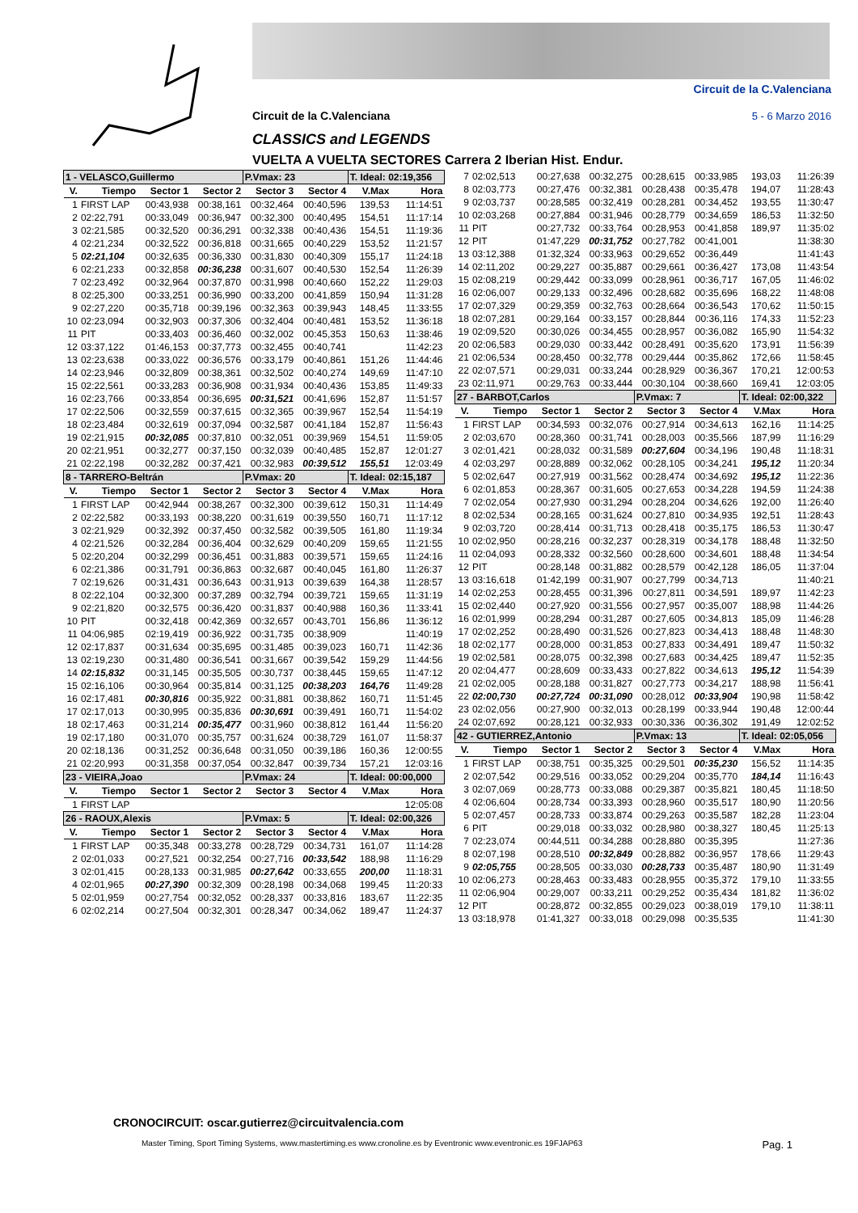Circuit de la C.Valenciana
Circuit de la C.Valenciana 5 - 6 Marzo 2016
CLASSICS and LEGENDS
VUELTA A VUELTA SECTORES Carrera 2 Iberian Hist. Endur.
| 1 - VELASCO,Guillermo | | | | P.Vmax: 23 | | T. Ideal: 02:19,356 | |
| V. | Tiempo | Sector 1 | Sector 2 | Sector 3 | Sector 4 | V.Max | Hora |
| 1 | FIRST LAP | 00:43,938 | 00:38,161 | 00:32,464 | 00:40,596 | 139,53 | 11:14:51 |
| 2 | 02:22,791 | 00:33,049 | 00:36,947 | 00:32,300 | 00:40,495 | 154,51 | 11:17:14 |
| 3 | 02:21,585 | 00:32,520 | 00:36,291 | 00:32,338 | 00:40,436 | 154,51 | 11:19:36 |
| 4 | 02:21,234 | 00:32,522 | 00:36,818 | 00:31,665 | 00:40,229 | 153,52 | 11:21:57 |
| 5 | 02:21,104 | 00:32,635 | 00:36,330 | 00:31,830 | 00:40,309 | 155,17 | 11:24:18 |
| 6 | 02:21,233 | 00:32,858 | 00:36,238 | 00:31,607 | 00:40,530 | 152,54 | 11:26:39 |
| 7 | 02:23,492 | 00:32,964 | 00:37,870 | 00:31,998 | 00:40,660 | 152,22 | 11:29:03 |
| 8 | 02:25,300 | 00:33,251 | 00:36,990 | 00:33,200 | 00:41,859 | 150,94 | 11:31:28 |
| 9 | 02:27,220 | 00:35,718 | 00:39,196 | 00:32,363 | 00:39,943 | 148,45 | 11:33:55 |
| 10 | 02:23,094 | 00:32,903 | 00:37,306 | 00:32,404 | 00:40,481 | 153,52 | 11:36:18 |
| 11 | PIT | 00:33,403 | 00:36,460 | 00:32,002 | 00:45,353 | 150,63 | 11:38:46 |
| 12 | 03:37,122 | 01:46,153 | 00:37,773 | 00:32,455 | 00:40,741 | | 11:42:23 |
| 13 | 02:23,638 | 00:33,022 | 00:36,576 | 00:33,179 | 00:40,861 | 151,26 | 11:44:46 |
| 14 | 02:23,946 | 00:32,809 | 00:38,361 | 00:32,502 | 00:40,274 | 149,69 | 11:47:10 |
| 15 | 02:22,561 | 00:33,283 | 00:36,908 | 00:31,934 | 00:40,436 | 153,85 | 11:49:33 |
| 16 | 02:23,766 | 00:33,854 | 00:36,695 | 00:31,521 | 00:41,696 | 152,87 | 11:51:57 |
| 17 | 02:22,506 | 00:32,559 | 00:37,615 | 00:32,365 | 00:39,967 | 152,54 | 11:54:19 |
| 18 | 02:23,484 | 00:32,619 | 00:37,094 | 00:32,587 | 00:41,184 | 152,87 | 11:56:43 |
| 19 | 02:21,915 | 00:32,085 | 00:37,810 | 00:32,051 | 00:39,969 | 154,51 | 11:59:05 |
| 20 | 02:21,951 | 00:32,277 | 00:37,150 | 00:32,039 | 00:40,485 | 152,87 | 12:01:27 |
| 21 | 02:22,198 | 00:32,282 | 00:37,421 | 00:32,983 | 00:39,512 | 155,51 | 12:03:49 |
| 8 - TARRERO-Beltrán | | | | P.Vmax: 20 | | T. Ideal: 02:15,187 | |
| V. | Tiempo | Sector 1 | Sector 2 | Sector 3 | Sector 4 | V.Max | Hora |
| 1 | FIRST LAP | 00:42,944 | 00:38,267 | 00:32,300 | 00:39,612 | 150,31 | 11:14:49 |
| 2 | 02:22,582 | 00:33,193 | 00:38,220 | 00:31,619 | 00:39,550 | 160,71 | 11:17:12 |
| 3 | 02:21,929 | 00:32,392 | 00:37,450 | 00:32,582 | 00:39,505 | 161,80 | 11:19:34 |
| 4 | 02:21,526 | 00:32,284 | 00:36,404 | 00:32,629 | 00:40,209 | 159,65 | 11:21:55 |
| 5 | 02:20,204 | 00:32,299 | 00:36,451 | 00:31,883 | 00:39,571 | 159,65 | 11:24:16 |
| 6 | 02:21,386 | 00:31,791 | 00:36,863 | 00:32,687 | 00:40,045 | 161,80 | 11:26:37 |
| 7 | 02:19,626 | 00:31,431 | 00:36,643 | 00:31,913 | 00:39,639 | 164,38 | 11:28:57 |
| 8 | 02:22,104 | 00:32,300 | 00:37,289 | 00:32,794 | 00:39,721 | 159,65 | 11:31:19 |
| 9 | 02:21,820 | 00:32,575 | 00:36,420 | 00:31,837 | 00:40,988 | 160,36 | 11:33:41 |
| 10 | PIT | 00:32,418 | 00:42,369 | 00:32,657 | 00:43,701 | 156,86 | 11:36:12 |
| 11 | 04:06,985 | 02:19,419 | 00:36,922 | 00:31,735 | 00:38,909 | | 11:40:19 |
| 12 | 02:17,837 | 00:31,634 | 00:35,695 | 00:31,485 | 00:39,023 | 160,71 | 11:42:36 |
| 13 | 02:19,230 | 00:31,480 | 00:36,541 | 00:31,667 | 00:39,542 | 159,29 | 11:44:56 |
| 14 | 02:15,832 | 00:31,145 | 00:35,505 | 00:30,737 | 00:38,445 | 159,65 | 11:47:12 |
| 15 | 02:16,106 | 00:30,964 | 00:35,814 | 00:31,125 | 00:38,203 | 164,76 | 11:49:28 |
| 16 | 02:17,481 | 00:30,816 | 00:35,922 | 00:31,881 | 00:38,862 | 160,71 | 11:51:45 |
| 17 | 02:17,013 | 00:30,995 | 00:35,836 | 00:30,691 | 00:39,491 | 160,71 | 11:54:02 |
| 18 | 02:17,463 | 00:31,214 | 00:35,477 | 00:31,960 | 00:38,812 | 161,44 | 11:56:20 |
| 19 | 02:17,180 | 00:31,070 | 00:35,757 | 00:31,624 | 00:38,729 | 161,07 | 11:58:37 |
| 20 | 02:18,136 | 00:31,252 | 00:36,648 | 00:31,050 | 00:39,186 | 160,36 | 12:00:55 |
| 21 | 02:20,993 | 00:31,358 | 00:37,054 | 00:32,847 | 00:39,734 | 157,21 | 12:03:16 |
| 23 - VIEIRA,Joao | | | | P.Vmax: 24 | | T. Ideal: 00:00,000 | |
| V. | Tiempo | Sector 1 | Sector 2 | Sector 3 | Sector 4 | V.Max | Hora |
| 1 | FIRST LAP | | | | | | 12:05:08 |
| 26 - RAOUX,Alexis | | | | P.Vmax: 5 | | T. Ideal: 02:00,326 | |
| V. | Tiempo | Sector 1 | Sector 2 | Sector 3 | Sector 4 | V.Max | Hora |
| 1 | FIRST LAP | 00:35,348 | 00:33,278 | 00:28,729 | 00:34,731 | 161,07 | 11:14:28 |
| 2 | 02:01,033 | 00:27,521 | 00:32,254 | 00:27,716 | 00:33,542 | 188,98 | 11:16:29 |
| 3 | 02:01,415 | 00:28,133 | 00:31,985 | 00:27,642 | 00:33,655 | 200,00 | 11:18:31 |
| 4 | 02:01,965 | 00:27,390 | 00:32,309 | 00:28,198 | 00:34,068 | 199,45 | 11:20:33 |
| 5 | 02:01,959 | 00:27,754 | 00:32,052 | 00:28,337 | 00:33,816 | 183,67 | 11:22:35 |
| 6 | 02:02,214 | 00:27,504 | 00:32,301 | 00:28,347 | 00:34,062 | 189,47 | 11:24:37 |
| 7 | 02:02,513 | 00:27,638 | 00:32,275 | 00:28,615 | 00:33,985 | 193,03 | 11:26:39 |
| 8 | 02:03,773 | 00:27,476 | 00:32,381 | 00:28,438 | 00:35,478 | 194,07 | 11:28:43 |
| 9 | 02:03,737 | 00:28,585 | 00:32,419 | 00:28,281 | 00:34,452 | 193,55 | 11:30:47 |
| 10 | 02:03,268 | 00:27,884 | 00:31,946 | 00:28,779 | 00:34,659 | 186,53 | 11:32:50 |
| 11 | PIT | 00:27,732 | 00:33,764 | 00:28,953 | 00:41,858 | 189,97 | 11:35:02 |
| 12 | PIT | 01:47,229 | 00:31,752 | 00:27,782 | 00:41,001 | | 11:38:30 |
| 13 | 03:12,388 | 01:32,324 | 00:33,963 | 00:29,652 | 00:36,449 | | 11:41:43 |
| 14 | 02:11,202 | 00:29,227 | 00:35,887 | 00:29,661 | 00:36,427 | 173,08 | 11:43:54 |
| 15 | 02:08,219 | 00:29,442 | 00:33,099 | 00:28,961 | 00:36,717 | 167,05 | 11:46:02 |
| 16 | 02:06,007 | 00:29,133 | 00:32,496 | 00:28,682 | 00:35,696 | 168,22 | 11:48:08 |
| 17 | 02:07,329 | 00:29,359 | 00:32,763 | 00:28,664 | 00:36,543 | 170,62 | 11:50:15 |
| 18 | 02:07,281 | 00:29,164 | 00:33,157 | 00:28,844 | 00:36,116 | 174,33 | 11:52:23 |
| 19 | 02:09,520 | 00:30,026 | 00:34,455 | 00:28,957 | 00:36,082 | 165,90 | 11:54:32 |
| 20 | 02:06,583 | 00:29,030 | 00:33,442 | 00:28,491 | 00:35,620 | 173,91 | 11:56:39 |
| 21 | 02:06,534 | 00:28,450 | 00:32,778 | 00:29,444 | 00:35,862 | 172,66 | 11:58:45 |
| 22 | 02:07,571 | 00:29,031 | 00:33,244 | 00:28,929 | 00:36,367 | 170,21 | 12:00:53 |
| 23 | 02:11,971 | 00:29,763 | 00:33,444 | 00:30,104 | 00:38,660 | 169,41 | 12:03:05 |
| 27 - BARBOT,Carlos | | | | P.Vmax: 7 | | T. Ideal: 02:00,322 | |
| V. | Tiempo | Sector 1 | Sector 2 | Sector 3 | Sector 4 | V.Max | Hora |
| 1 | FIRST LAP | 00:34,593 | 00:32,076 | 00:27,914 | 00:34,613 | 162,16 | 11:14:25 |
| 2 | 02:03,670 | 00:28,360 | 00:31,741 | 00:28,003 | 00:35,566 | 187,99 | 11:16:29 |
| 3 | 02:01,421 | 00:28,032 | 00:31,589 | 00:27,604 | 00:34,196 | 190,48 | 11:18:31 |
| 4 | 02:03,297 | 00:28,889 | 00:32,062 | 00:28,105 | 00:34,241 | 195,12 | 11:20:34 |
| 5 | 02:02,647 | 00:27,919 | 00:31,562 | 00:28,474 | 00:34,692 | 195,12 | 11:22:36 |
| 6 | 02:01,853 | 00:28,367 | 00:31,605 | 00:27,653 | 00:34,228 | 194,59 | 11:24:38 |
| 7 | 02:02,054 | 00:27,930 | 00:31,294 | 00:28,204 | 00:34,626 | 192,00 | 11:26:40 |
| 8 | 02:02,534 | 00:28,165 | 00:31,624 | 00:27,810 | 00:34,935 | 192,51 | 11:28:43 |
| 9 | 02:03,720 | 00:28,414 | 00:31,713 | 00:28,418 | 00:35,175 | 186,53 | 11:30:47 |
| 10 | 02:02,950 | 00:28,216 | 00:32,237 | 00:28,319 | 00:34,178 | 188,48 | 11:32:50 |
| 11 | 02:04,093 | 00:28,332 | 00:32,560 | 00:28,600 | 00:34,601 | 188,48 | 11:34:54 |
| 12 | PIT | 00:28,148 | 00:31,882 | 00:28,579 | 00:42,128 | 186,05 | 11:37:04 |
| 13 | 03:16,618 | 01:42,199 | 00:31,907 | 00:27,799 | 00:34,713 | | 11:40:21 |
| 14 | 02:02,253 | 00:28,455 | 00:31,396 | 00:27,811 | 00:34,591 | 189,97 | 11:42:23 |
| 15 | 02:02,440 | 00:27,920 | 00:31,556 | 00:27,957 | 00:35,007 | 188,98 | 11:44:26 |
| 16 | 02:01,999 | 00:28,294 | 00:31,287 | 00:27,605 | 00:34,813 | 185,09 | 11:46:28 |
| 17 | 02:02,252 | 00:28,490 | 00:31,526 | 00:27,823 | 00:34,413 | 188,48 | 11:48:30 |
| 18 | 02:02,177 | 00:28,000 | 00:31,853 | 00:27,833 | 00:34,491 | 189,47 | 11:50:32 |
| 19 | 02:02,581 | 00:28,075 | 00:32,398 | 00:27,683 | 00:34,425 | 189,47 | 11:52:35 |
| 20 | 02:04,477 | 00:28,609 | 00:33,433 | 00:27,822 | 00:34,613 | 195,12 | 11:54:39 |
| 21 | 02:02,005 | 00:28,188 | 00:31,827 | 00:27,773 | 00:34,217 | 188,98 | 11:56:41 |
| 22 | 02:00,730 | 00:27,724 | 00:31,090 | 00:28,012 | 00:33,904 | 190,98 | 11:58:42 |
| 23 | 02:02,056 | 00:27,900 | 00:32,013 | 00:28,199 | 00:33,944 | 190,48 | 12:00:44 |
| 24 | 02:07,692 | 00:28,121 | 00:32,933 | 00:30,336 | 00:36,302 | 191,49 | 12:02:52 |
| 42 - GUTIERREZ,Antonio | | | | P.Vmax: 13 | | T. Ideal: 02:05,056 | |
| V. | Tiempo | Sector 1 | Sector 2 | Sector 3 | Sector 4 | V.Max | Hora |
| 1 | FIRST LAP | 00:38,751 | 00:35,325 | 00:29,501 | 00:35,230 | 156,52 | 11:14:35 |
| 2 | 02:07,542 | 00:29,516 | 00:33,052 | 00:29,204 | 00:35,770 | 184,14 | 11:16:43 |
| 3 | 02:07,069 | 00:28,773 | 00:33,088 | 00:29,387 | 00:35,821 | 180,45 | 11:18:50 |
| 4 | 02:06,604 | 00:28,734 | 00:33,393 | 00:28,960 | 00:35,517 | 180,90 | 11:20:56 |
| 5 | 02:07,457 | 00:28,733 | 00:33,874 | 00:29,263 | 00:35,587 | 182,28 | 11:23:04 |
| 6 | PIT | 00:29,018 | 00:33,032 | 00:28,980 | 00:38,327 | 180,45 | 11:25:13 |
| 7 | 02:23,074 | 00:44,511 | 00:34,288 | 00:28,880 | 00:35,395 | | 11:27:36 |
| 8 | 02:07,198 | 00:28,510 | 00:32,849 | 00:28,882 | 00:36,957 | 178,66 | 11:29:43 |
| 9 | 02:05,755 | 00:28,505 | 00:33,030 | 00:28,733 | 00:35,487 | 180,90 | 11:31:49 |
| 10 | 02:06,273 | 00:28,463 | 00:33,483 | 00:28,955 | 00:35,372 | 179,10 | 11:33:55 |
| 11 | 02:06,904 | 00:29,007 | 00:33,211 | 00:29,252 | 00:35,434 | 181,82 | 11:36:02 |
| 12 | PIT | 00:28,872 | 00:32,855 | 00:29,023 | 00:38,019 | 179,10 | 11:38:11 |
| 13 | 03:18,978 | 01:41,327 | 00:33,018 | 00:29,098 | 00:35,535 | | 11:41:30 |
CRONOCIRCUIT: oscar.gutierrez@circuitvalencia.com
Master Timing, Sport Timing Systems, www.mastertiming.es www.cronoline.es by Eventronic www.eventronic.es 19FJAP63 Pag. 1